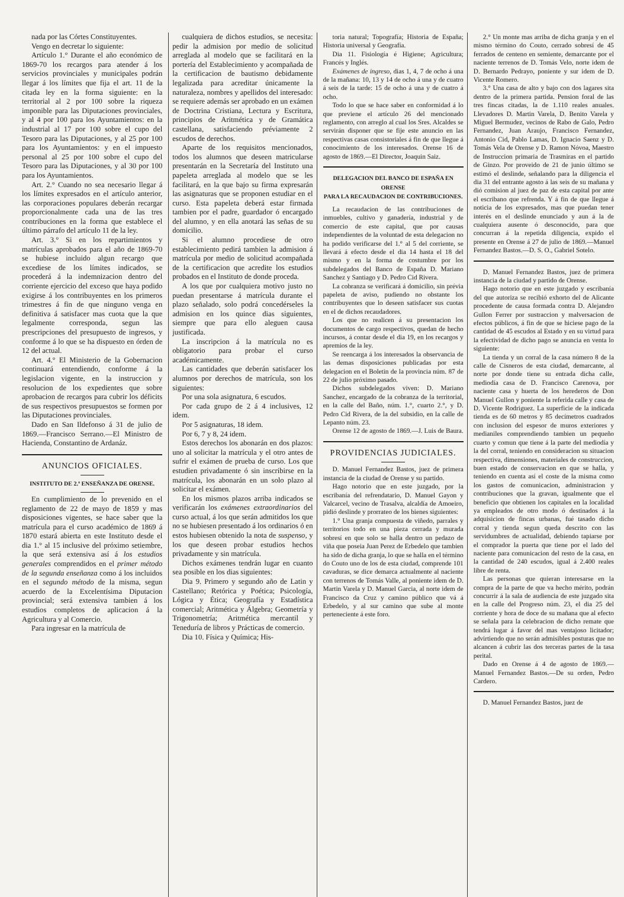nada por las Córtes Constituyentes.
Vengo en decretar lo siguiente:
Artículo 1.° Durante el año económico de 1869-70 los recargos para atender á los servicios provinciales y municipales podrán llegar á los límites que fija el art. 11 de la citada ley en la forma siguiente: en la territorial al 2 por 100 sobre la riqueza imponible para las Diputaciones provinciales, y al 4 por 100 para los Ayuntamientos: en la industrial al 17 por 100 sobre el cupo del Tesoro para las Diputaciones, y al 25 por 100 para los Ayuntamientos: y en el impuesto personal al 25 por 100 sobre el cupo del Tesoro para las Diputaciones, y al 30 por 100 para los Ayuntamientos.
Art. 2.° Cuando no sea necesario llegar á los límites expresados en el artículo anterior, las corporaciones populares deberán recargar proporcionalmente cada una de las tres contribuciones en la forma que establece el último párrafo del artículo 11 de la ley.
Art. 3.° Si en los repartimientos y matrículas aprobados para el año de 1869-70 se hubiese incluido algun recargo que excediese de los límites indicados, se procederá á la indemnizacion dentro del corriente ejercicio del exceso que haya podido exigirse á los contribuyentes en los primeros trimestres á fin de que ninguno venga en definitiva á satisfacer mas cuota que la que legalmente corresponda, segun las prescripciones del presupuesto de ingresos, y conforme á lo que se ha dispuesto en órden de 12 del actual.
Art. 4.° El Ministerio de la Gobernacion continuará entendiendo, conforme á la legislacion vigente, en la instruccion y resolucion de los expedientes que sobre aprobacion de recargos para cubrir los déficits de sus respectivos presupuestos se formen por las Diputaciones provinciales.
Dado en San Ildefonso á 31 de julio de 1869.—Francisco Serrano.—El Ministro de Hacienda, Constantino de Ardanáz.
ANUNCIOS OFICIALES.
INSTITUTO DE 2.ª ENSEÑANZA DE ORENSE.
En cumplimiento de lo prevenido en el reglamento de 22 de mayo de 1859 y mas disposiciones vigentes, se hace saber que la matrícula para el curso académico de 1869 á 1870 estará abierta en este Instituto desde el dia 1.° al 15 inclusive del próximo setiembre, la que será extensiva así á los estudios generales comprendidos en el primer método de la segunda enseñanza como á los incluidos en el segundo método de la misma, segun acuerdo de la Excelentísima Diputacion provincial; será extensiva tambien á los estudios completos de aplicacion á la Agricultura y al Comercio.
Para ingresar en la matrícula de
cualquiera de dichos estudios, se necesita: pedir la admision por medio de solicitud arreglada al modelo que se facilitará en la portería del Establecimiento y acompañada de la certificacion de bautismo debidamente legalizada para acreditar únicamente la naturaleza, nombres y apellidos del interesado: se requiere además ser aprobado en un exámen de Doctrina Cristiana, Lectura y Escritura, principios de Aritmética y de Gramática castellana, satisfaciendo préviamente 2 escudos de derechos.
Aparte de los requisitos mencionados, todos los alumnos que deseen matricularse presentarán en la Secretaría del Instituto una papeleta arreglada al modelo que se les facilitará, en la que bajo su firma expresarán las asignaturas que se proponen estudiar en el curso. Esta papeleta deberá estar firmada tambien por el padre, guardador ó encargado del alumno, y en ella anotará las señas de su domicilio.
Si el alumno procediese de otro establecimiento pedirá tambien la admision á matrícula por medio de solicitud acompañada de la certificacion que acredite los estudios probados en el Instituto de donde proceda.
A los que por cualquiera motivo justo no puedan presentarse á matrícula durante el plazo señalado, solo podrá concedérseles la admision en los quince dias siguientes, siempre que para ello aleguen causa justificada.
La inscripcion á la matrícula no es obligatorio para probar el curso académicamente.
Las cantidades que deberán satisfacer los alumnos por derechos de matrícula, son los siguientes:
Por una sola asignatura, 6 escudos.
Por cada grupo de 2 á 4 inclusives, 12 idem.
Por 5 asignaturas, 18 idem.
Por 6, 7 y 8, 24 idem.
Estos derechos los abonarán en dos plazos: uno al solicitar la matrícula y el otro antes de sufrir el exámen de prueba de curso. Los que estudien privadamente ó sin inscribirse en la matrícula, los abonarán en un solo plazo al solicitar el exámen.
En los mismos plazos arriba indicados se verificarán los exámenes extraordinarios del curso actual, á los que serán admitidos los que no se hubiesen presentado á los ordinarios ó en estos hubiesen obtenido la nota de suspenso, y los que deseen probar estudios hechos privadamente y sin matrícula.
Dichos exámenes tendrán lugar en cuanto sea posible en los dias siguientes:
Dia 9. Primero y segundo año de Latin y Castellano; Retórica y Poética; Psicología, Lógica y Ética; Geografía y Estadística comercial; Aritmética y Álgebra; Geometría y Trigonometría; Aritmética mercantil y Teneduría de libros y Prácticas de comercio.
Dia 10. Física y Química; His-
toria natural; Topografía; Historia de España; Historia universal y Geografía.
Dia 11. Fisiología é Higiene; Agricultura; Francés y Inglés.
Exámenes de ingreso, dias 1, 4, 7 de ocho á una de la mañana: 10, 13 y 14 de ocho á una y de cuatro á seis de la tarde: 15 de ocho á una y de cuatro á ocho.
Todo lo que se hace saber en conformidad á lo que previene el artículo 26 del mencionado reglamento, con arreglo al cual los Sres. Alcaldes se servirán disponer que se fije este anuncio en las respectivas casas consistoriales á fin de que llegue á conocimiento de los interesados. Orense 16 de agosto de 1869.—El Director, Joaquin Saiz.
DELEGACION DEL BANCO DE ESPAÑA EN ORENSE
PARA LA RECAUDACION DE CONTRIBUCIONES.
La recaudacion de las contribuciones de inmuebles, cultivo y ganadería, industrial y de comercio de este capital, que por causas independientes de la voluntad de esta delegacion no ha podido verificarse del 1.° al 5 del corriente, se llevará á efecto desde el dia 14 hasta el 18 del mismo y en la forma de costumbre por los subdelegados del Banco de España D. Mariano Sanchez y Santiago y D. Pedro Cid Rivera.
La cobranza se verificará á domicilio, sin prévia papeleta de aviso, pudiendo no obstante los contribuyentes que lo deseen satisfacer sus cuotas en el de dichos recaudadores.
Los que no realicen á su presentacion los documentos de cargo respectivos, quedan de hecho incursos, á contar desde el dia 19, en los recargos y apremios de la ley.
Se reencarga á los interesados la observancia de las demas disposiciones publicadas por esta delegacion en el Boletin de la provincia núm. 87 de 22 de julio próximo pasado.
Dichos subdelegados viven: D. Mariano Sanchez, encargado de la cobranza de la territorial, en la calle del Baño, núm. 1.°, cuarto 2.°, y D. Pedro Cid Rivera, de la del subsidio, en la calle de Lepanto núm. 23.
Orense 12 de agosto de 1869.—J. Luis de Baura.
PROVIDENCIAS JUDICIALES.
D. Manuel Fernandez Bastos, juez de primera instancia de la ciudad de Orense y su partido.
Hago notorio que en este juzgado, por la escribanía del refrendatario, D. Manuel Gayon y Valcarcel, vecino de Trasalva, alcaldía de Amoeiro, pidió deslinde y prorrateo de los bienes siguientes:
1.° Una granja compuesta de viñedo, parrales y territorios todo en una pieza cerrada y murada sobresí en que solo se halla dentro un pedazo de viña que poseia Juan Perez de Erbedelo que tambien ha sido de dicha granja, lo que se halla en el término do Couto uno de los de esta ciudad, comprende 101 cavaduras, se dice demarca actualmente al naciente con terrenos de Tomás Valle, al poniente idem de D. Martin Varela y D. Manuel Garcia, al norte idem de Francisco da Cruz y camino público que vá á Erbedelo, y al sur camino que sube al monte perteneciente á este foro.
2.° Un monte mas arriba de dicha granja y en el mismo término do Couto, cerrado sobresí de 45 ferrados de centeno en semiente, demarcante por el naciente terrenos de D. Tomás Velo, norte idem de D. Bernardo Pedrayo, poniente y sur idem de D. Vicente Romero.
3.° Una casa de alto y bajo con dos lagares sita dentro de la primera partida. Pension foral de las tres fincas citadas, la de 1.110 reales anuales. Llevadores D. Martin Varela, D. Benito Varela y Miguel Bermudez, vecinos de Rabo de Galo, Pedro Fernandez, Juan Araujo, Francisco Fernandez, Antonio Cid, Pablo Lamas, D. Ignacio Saenz y D. Tomás Vela de Orense y D. Ramon Nóvoa, Maestro de Instruccion primaria de Trasmiras en el partido de Ginzo. Por proveido de 21 de junio último se estimó el deslinde, señalando para la diligencia el dia 31 del entrante agosto á las seis de su mañana y dió comision al juez de paz de esta capital por ante el escribano que refrenda. Y á fin de que llegue á noticia de los expresados, mas que puedan tener interés en el deslinde enunciado y aun á la de cualquiera ausente ó desconocido, para que concurran á la repetida diligencia, expido el presente en Orense á 27 de julio de 1869.—Manuel Fernandez Bastos.—D. S. O., Gabriel Sotelo.
D. Manuel Fernandez Bastos, juez de primera instancia de la ciudad y partido de Orense.
Hago notorio que en este juzgado y escribanía del que autoriza se recibió exhorto del de Alicante procedente de causa formada contra D. Alejandro Gullon Ferrer por sustraccion y malversacion de efectos públicos, á fin de que se hiciese pago de la cantidad de 45 escudos al Estado y en su virtud para la efectividad de dicho pago se anuncia en venta lo siguiente:
La tienda y un corral de la casa número 8 de la calle de Cisneros de esta ciudad, demarcante, al norte por donde tiene su entrada dicha calle, mediodía casa de D. Francisco Carenova, por naciente casa y huerta de los herederos de Don Manuel Gullon y poniente la referida calle y casa de D. Vicente Rodriguez. La superficie de la indicada tienda es de 60 metros y 85 decímetros cuadrados con inclusion del espesor de muros exteriores y medianiles comprendiendo tambien un pequeño cuarto y comun que tiene á la parte del mediodía y la del corral, teniendo en consideracion su situacion respectiva, dimensiones, materiales de construccion, buen estado de conservacion en que se halla, y teniendo en cuenta así el coste de la misma como los gastos de comunicacion, administracion y contribuciones que la gravan, igualmente que el beneficio que obtienen los capitales en la localidad ya empleados de otro modo ó destinados á la adquisicion de fincas urbanas, fué tasado dicho corral y tienda segun queda descrito con las servidumbres de actualidad, debiendo tapiarse por el comprador la puerta que tiene por el lado del naciente para comunicacion del resto de la casa, en la cantidad de 240 escudos, igual á 2.400 reales libre de renta.
Las personas que quieran interesarse en la compra de la parte de que va hecho mérito, podrán concurrir á la sala de audiencia de este juzgado sita en la calle del Progreso núm. 23, el dia 25 del corriente y hora de doce de su mañana que al efecto se señala para la celebracion de dicho remate que tendrá lugar á favor del mas ventajoso licitador; advirtiendo que no serán admisibles posturas que no alcancen á cubrir las dos terceras partes de la tasa perital.
Dado en Orense á 4 de agosto de 1869.—Manuel Fernandez Bastos.—De su orden, Pedro Cardero.
D. Manuel Fernandez Bastos, juez de